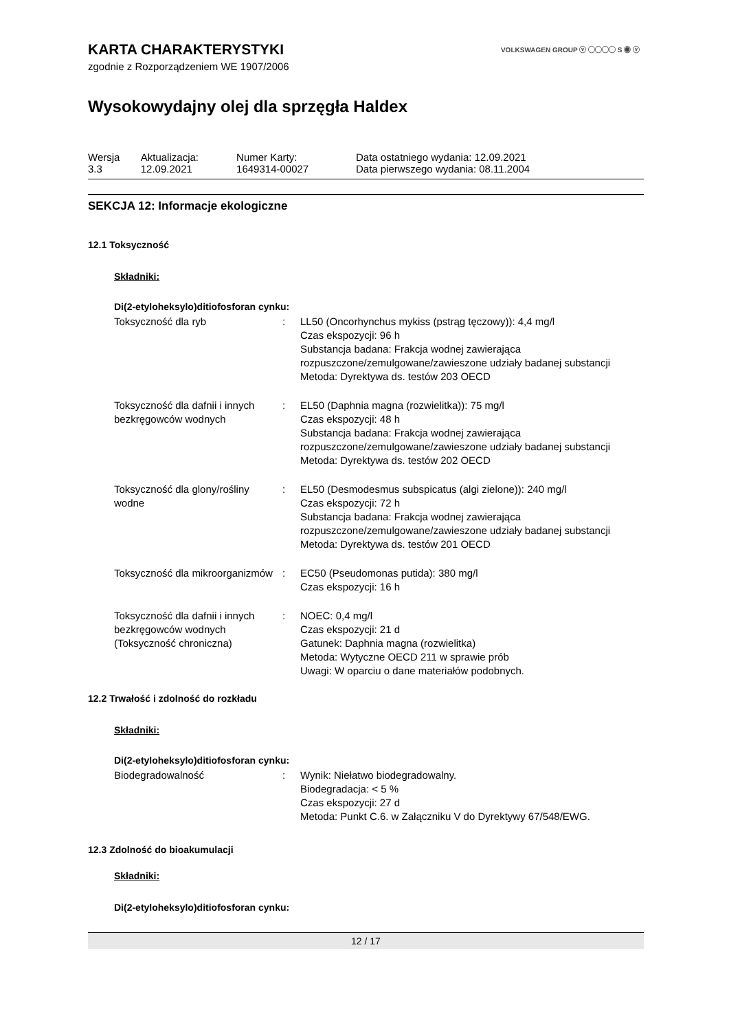VOLKSWAGEN GROUP ⓥ ◯◯◯◯ S ◉ ⓥ
KARTA CHARAKTERYSTYKI
zgodnie z Rozporządzeniem WE 1907/2006
Wysokowydajny olej dla sprzęgła Haldex
| Wersja 3.3 | Aktualizacja: 12.09.2021 | Numer Karty: 1649314-00027 | Data ostatniego wydania: 12.09.2021 Data pierwszego wydania: 08.11.2004 |
SEKCJA 12: Informacje ekologiczne
12.1 Toksyczność
Składniki:
Di(2-etyloheksylo)ditiofosforan cynku:
| Toksyczność dla ryb | : | LL50 (Oncorhynchus mykiss (pstrąg tęczowy)): 4,4 mg/l Czas ekspozycji: 96 h Substancja badana: Frakcja wodnej zawierająca rozpuszczone/zemulgowane/zawieszone udziały badanej substancji Metoda: Dyrektywa ds. testów 203 OECD |
| Toksyczność dla dafnii i innych bezkręgowców wodnych | : | EL50 (Daphnia magna (rozwielitka)): 75 mg/l Czas ekspozycji: 48 h Substancja badana: Frakcja wodnej zawierająca rozpuszczone/zemulgowane/zawieszone udziały badanej substancji Metoda: Dyrektywa ds. testów 202 OECD |
| Toksyczność dla glony/rośliny wodne | : | EL50 (Desmodesmus subspicatus (algi zielone)): 240 mg/l Czas ekspozycji: 72 h Substancja badana: Frakcja wodnej zawierająca rozpuszczone/zemulgowane/zawieszone udziały badanej substancji Metoda: Dyrektywa ds. testów 201 OECD |
| Toksyczność dla mikroorganizmów | : | EC50 (Pseudomonas putida): 380 mg/l Czas ekspozycji: 16 h |
| Toksyczność dla dafnii i innych bezkręgowców wodnych (Toksyczność chroniczna) | : | NOEC: 0,4 mg/l Czas ekspozycji: 21 d Gatunek: Daphnia magna (rozwielitka) Metoda: Wytyczne OECD 211 w sprawie prób Uwagi: W oparciu o dane materiałów podobnych. |
12.2 Trwałość i zdolność do rozkładu
Składniki:
Di(2-etyloheksylo)ditiofosforan cynku:
| Biodegradowalność | : | Wynik: Niełatwo biodegradowalny. Biodegradacja: < 5 % Czas ekspozycji: 27 d Metoda: Punkt C.6. w Załączniku V do Dyrektywy 67/548/EWG. |
12.3 Zdolność do bioakumulacji
Składniki:
Di(2-etyloheksylo)ditiofosforan cynku:
12 / 17